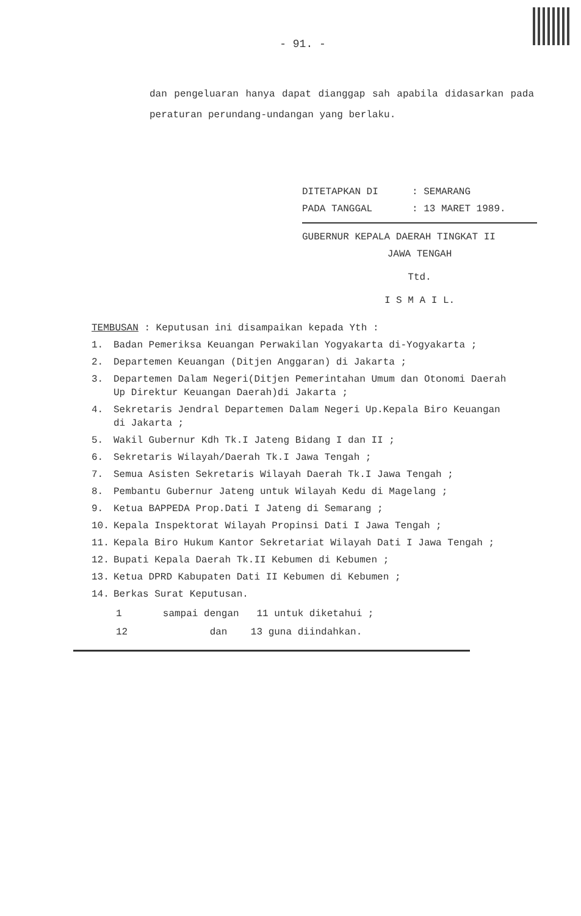- 91. -
dan pengeluaran hanya dapat dianggap sah apabila didasarkan pada peraturan perundang-undangan yang berlaku.
DITETAPKAN DI: SEMARANG
PADA TANGGAL: 13 MARET 1989.
GUBERNUR KEPALA DAERAH TINGKAT II
JAWA TENGAH
Ttd.
I S M A I L.
TEMBUSAN : Keputusan ini disampaikan kepada Yth :
1. Badan Pemeriksa Keuangan Perwakilan Yogyakarta di-Yogyakarta ;
2. Departemen Keuangan (Ditjen Anggaran) di Jakarta ;
3. Departemen Dalam Negeri(Ditjen Pemerintahan Umum dan Otonomi Daerah Up Direktur Keuangan Daerah)di Jakarta ;
4. Sekretaris Jendral Departemen Dalam Negeri Up.Kepala Biro Keuangan di Jakarta ;
5. Wakil Gubernur Kdh Tk.I Jateng Bidang I dan II ;
6. Sekretaris Wilayah/Daerah Tk.I Jawa Tengah ;
7. Semua Asisten Sekretaris Wilayah Daerah Tk.I Jawa Tengah ;
8. Pembantu Gubernur Jateng untuk Wilayah Kedu di Magelang ;
9. Ketua BAPPEDA Prop.Dati I Jateng di Semarang ;
10. Kepala Inspektorat Wilayah Propinsi Dati I Jawa Tengah ;
11. Kepala Biro Hukum Kantor Sekretariat Wilayah Dati I Jawa Tengah ;
12. Bupati Kepala Daerah Tk.II Kebumen di Kebumen ;
13. Ketua DPRD Kabupaten Dati II Kebumen di Kebumen ;
14. Berkas Surat Keputusan.
1 sampai dengan 11 untuk diketahui ;
12 dan 13 guna diindahkan.